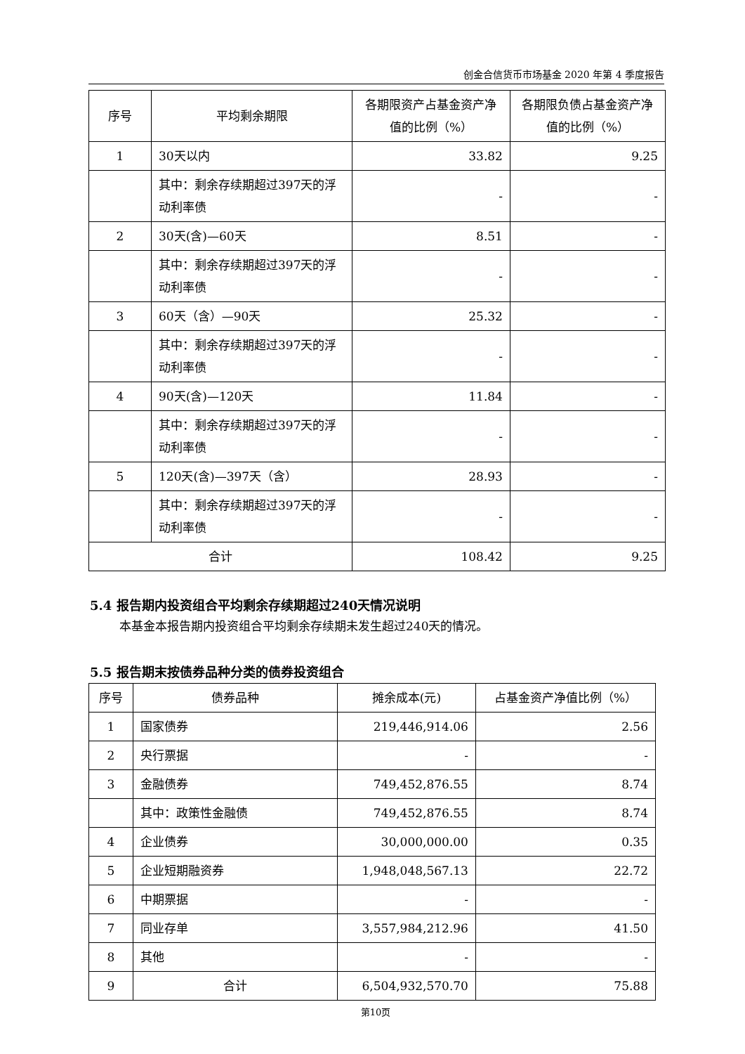创金合信货币市场基金 2020 年第 4 季度报告
| 序号 | 平均剩余期限 | 各期限资产占基金资产净值的比例（%） | 各期限负债占基金资产净值的比例（%） |
| --- | --- | --- | --- |
| 1 | 30天以内 | 33.82 | 9.25 |
| | 其中：剩余存续期超过397天的浮动利率债 | - | - |
| 2 | 30天(含)—60天 | 8.51 | - |
| | 其中：剩余存续期超过397天的浮动利率债 | - | - |
| 3 | 60天（含）—90天 | 25.32 | - |
| | 其中：剩余存续期超过397天的浮动利率债 | - | - |
| 4 | 90天(含)—120天 | 11.84 | - |
| | 其中：剩余存续期超过397天的浮动利率债 | - | - |
| 5 | 120天(含)—397天（含） | 28.93 | - |
| | 其中：剩余存续期超过397天的浮动利率债 | - | - |
| 合计 | | 108.42 | 9.25 |
5.4 报告期内投资组合平均剩余存续期超过240天情况说明
本基金本报告期内投资组合平均剩余存续期未发生超过240天的情况。
5.5 报告期末按债券品种分类的债券投资组合
| 序号 | 债券品种 | 摊余成本(元) | 占基金资产净值比例（%） |
| --- | --- | --- | --- |
| 1 | 国家债券 | 219,446,914.06 | 2.56 |
| 2 | 央行票据 | - | - |
| 3 | 金融债券 | 749,452,876.55 | 8.74 |
| | 其中：政策性金融债 | 749,452,876.55 | 8.74 |
| 4 | 企业债券 | 30,000,000.00 | 0.35 |
| 5 | 企业短期融资券 | 1,948,048,567.13 | 22.72 |
| 6 | 中期票据 | - | - |
| 7 | 同业存单 | 3,557,984,212.96 | 41.50 |
| 8 | 其他 | - | - |
| 9 | 合计 | 6,504,932,570.70 | 75.88 |
第10页